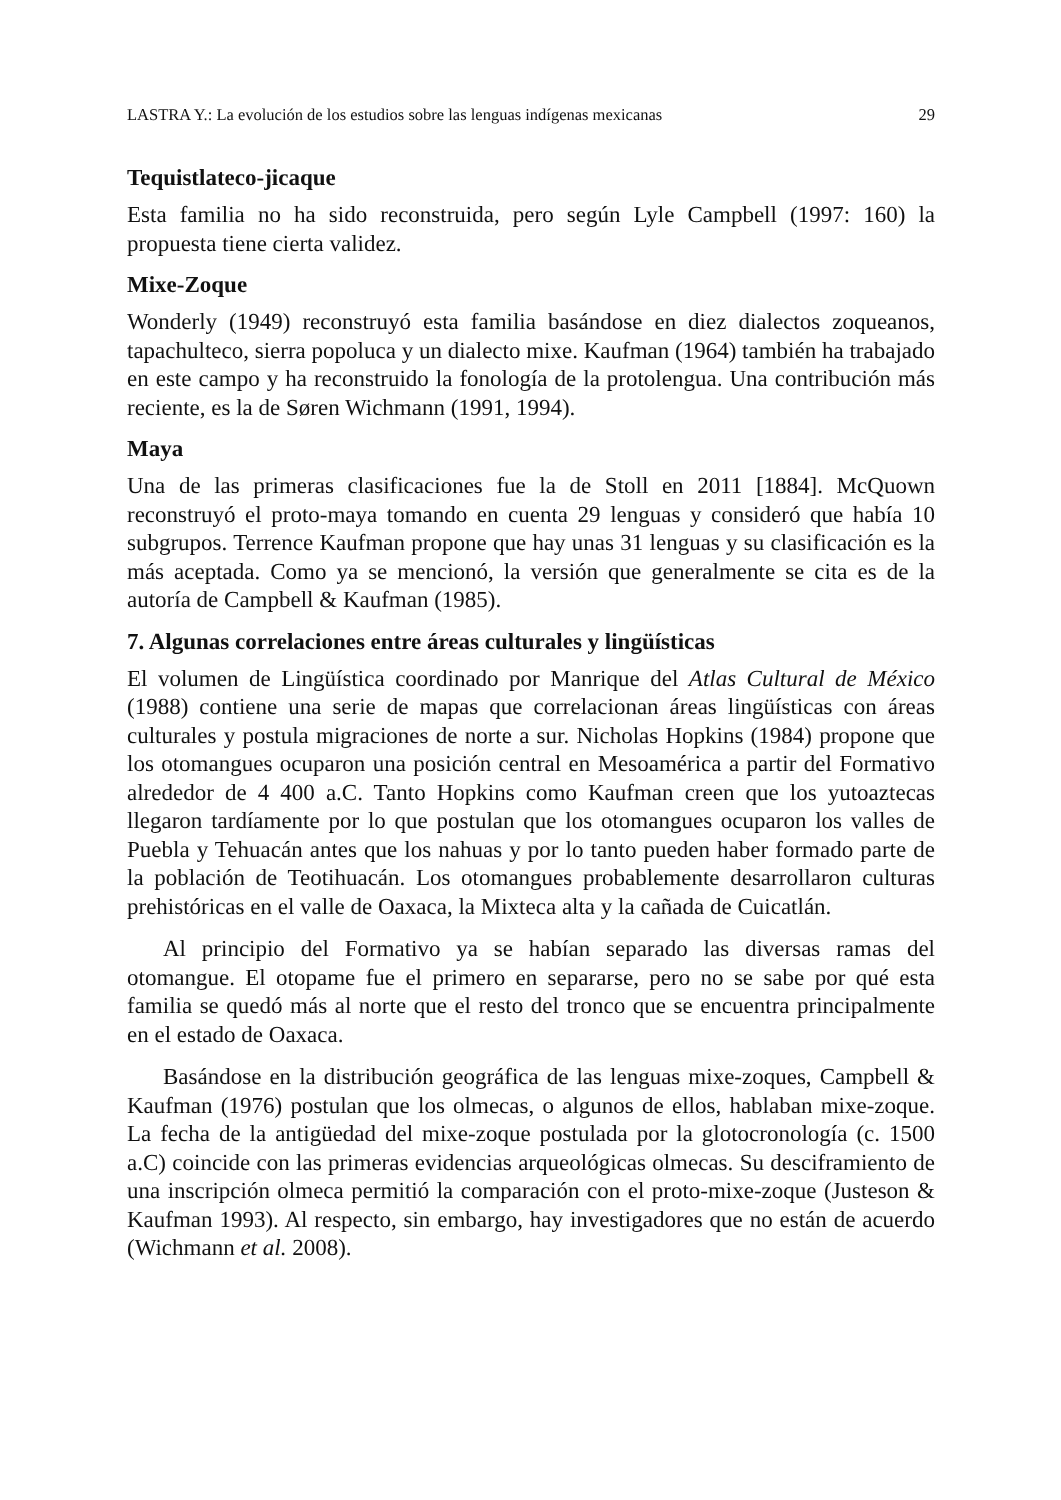LASTRA Y.: La evolución de los estudios sobre las lenguas indígenas mexicanas 29
Tequistlateco-jicaque
Esta familia no ha sido reconstruida, pero según Lyle Campbell (1997: 160) la propuesta tiene cierta validez.
Mixe-Zoque
Wonderly (1949) reconstruyó esta familia basándose en diez dialectos zoqueanos, tapachulteco, sierra popoluca y un dialecto mixe. Kaufman (1964) también ha trabajado en este campo y ha reconstruido la fonología de la protolengua. Una contribución más reciente, es la de Søren Wichmann (1991, 1994).
Maya
Una de las primeras clasificaciones fue la de Stoll en 2011 [1884]. McQuown reconstruyó el proto-maya tomando en cuenta 29 lenguas y consideró que había 10 subgrupos. Terrence Kaufman propone que hay unas 31 lenguas y su clasificación es la más aceptada. Como ya se mencionó, la versión que generalmente se cita es de la autoría de Campbell & Kaufman (1985).
7. Algunas correlaciones entre áreas culturales y lingüísticas
El volumen de Lingüística coordinado por Manrique del Atlas Cultural de México (1988) contiene una serie de mapas que correlacionan áreas lingüísticas con áreas culturales y postula migraciones de norte a sur. Nicholas Hopkins (1984) propone que los otomangues ocuparon una posición central en Mesoamérica a partir del Formativo alrededor de 4 400 a.C. Tanto Hopkins como Kaufman creen que los yutoaztecas llegaron tardíamente por lo que postulan que los otomangues ocuparon los valles de Puebla y Tehuacán antes que los nahuas y por lo tanto pueden haber formado parte de la población de Teotihuacán. Los otomangues probablemente desarrollaron culturas prehistóricas en el valle de Oaxaca, la Mixteca alta y la cañada de Cuicatlán.
Al principio del Formativo ya se habían separado las diversas ramas del otomangue. El otopame fue el primero en separarse, pero no se sabe por qué esta familia se quedó más al norte que el resto del tronco que se encuentra principalmente en el estado de Oaxaca.
Basándose en la distribución geográfica de las lenguas mixe-zoques, Campbell & Kaufman (1976) postulan que los olmecas, o algunos de ellos, hablaban mixe-zoque. La fecha de la antigüedad del mixe-zoque postulada por la glotocronología (c. 1500 a.C) coincide con las primeras evidencias arqueológicas olmecas. Su desciframiento de una inscripción olmeca permitió la comparación con el proto-mixe-zoque (Justeson & Kaufman 1993). Al respecto, sin embargo, hay investigadores que no están de acuerdo (Wichmann et al. 2008).